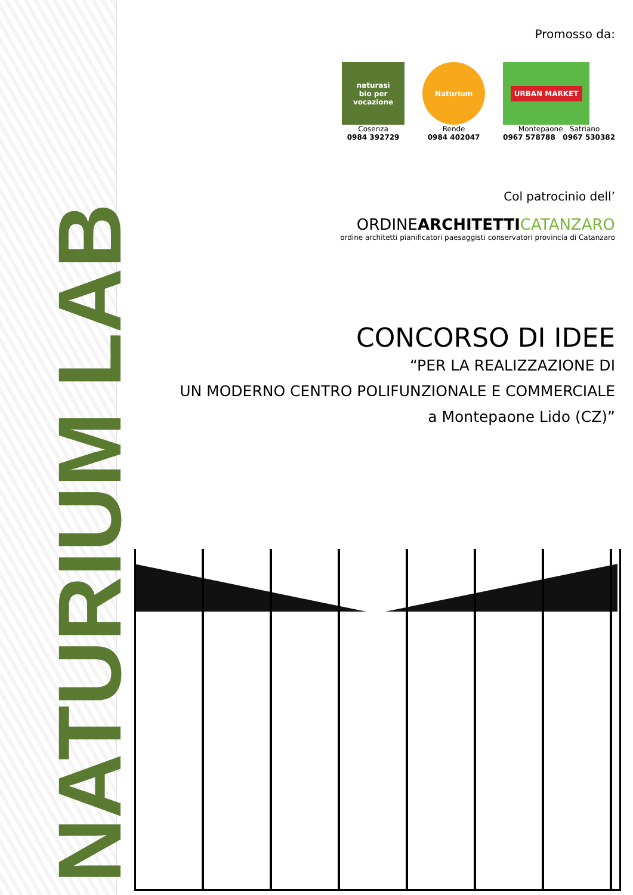NATURIUM LAB
Promosso da:
naturasì
bio per vocazione
Cosenza
0984 392729
Naturium
Rende
0984 402047
URBAN MARKET
Montepaone Satriano
0967 578788 0967 530382
Col patrocinio dell’
ORDINEARCHITETTI CATANZARO
ordine architetti pianificatori paesaggisti conservatori provincia di Catanzaro
CONCORSO DI IDEE
“PER LA REALIZZAZIONE DI
UN MODERNO CENTRO POLIFUNZIONALE E COMMERCIALE
a Montepaone Lido (CZ)”